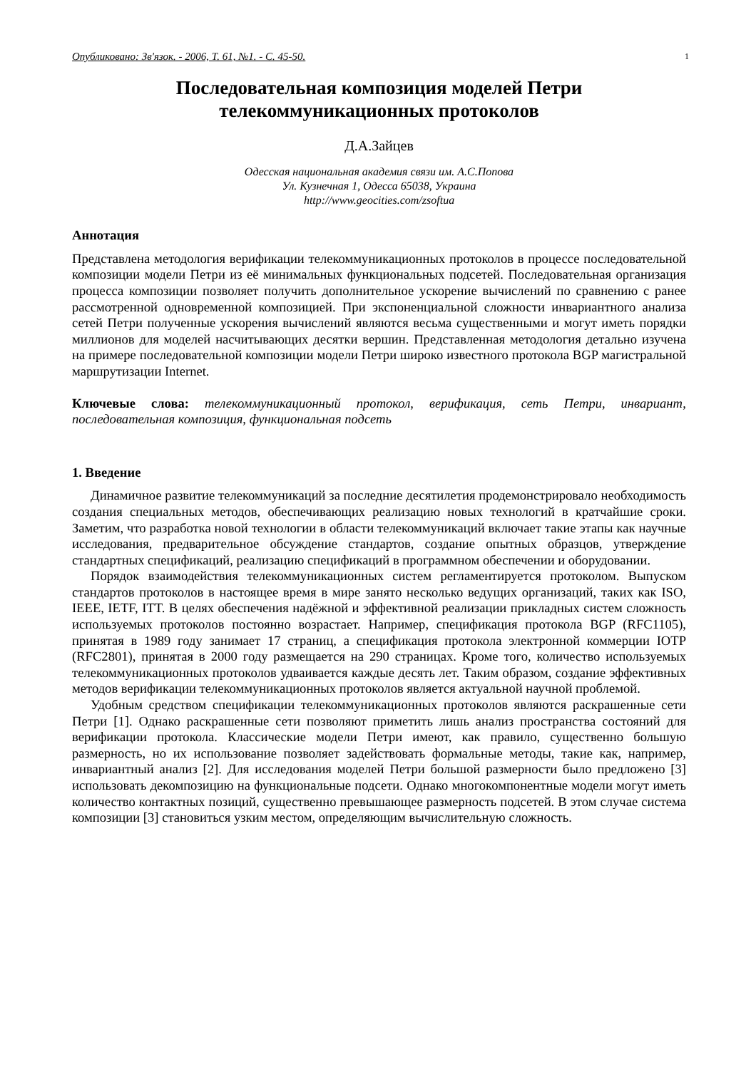Опубликовано: Зв'язок. - 2006, Т. 61, №1. - С. 45-50. 1
Последовательная композиция моделей Петри
телекоммуникационных протоколов
Д.А.Зайцев
Одесская национальная академия связи им. А.С.Попова
Ул. Кузнечная 1, Одесса 65038, Украина
http://www.geocities.com/zsoftua
Аннотация
Представлена методология верификации телекоммуникационных протоколов в процессе последовательной композиции модели Петри из её минимальных функциональных подсетей. Последовательная организация процесса композиции позволяет получить дополнительное ускорение вычислений по сравнению с ранее рассмотренной одновременной композицией. При экспоненциальной сложности инвариантного анализа сетей Петри полученные ускорения вычислений являются весьма существенными и могут иметь порядки миллионов для моделей насчитывающих десятки вершин. Представленная методология детально изучена на примере последовательной композиции модели Петри широко известного протокола BGP магистральной маршрутизации Internet.
Ключевые слова: телекоммуникационный протокол, верификация, сеть Петри, инвариант, последовательная композиция, функциональная подсеть
1. Введение
Динамичное развитие телекоммуникаций за последние десятилетия продемонстрировало необходимость создания специальных методов, обеспечивающих реализацию новых технологий в кратчайшие сроки. Заметим, что разработка новой технологии в области телекоммуникаций включает такие этапы как научные исследования, предварительное обсуждение стандартов, создание опытных образцов, утверждение стандартных спецификаций, реализацию спецификаций в программном обеспечении и оборудовании.
Порядок взаимодействия телекоммуникационных систем регламентируется протоколом. Выпуском стандартов протоколов в настоящее время в мире занято несколько ведущих организаций, таких как ISO, IEEE, IETF, ITT. В целях обеспечения надёжной и эффективной реализации прикладных систем сложность используемых протоколов постоянно возрастает. Например, спецификация протокола BGP (RFC1105), принятая в 1989 году занимает 17 страниц, а спецификация протокола электронной коммерции IOTP (RFC2801), принятая в 2000 году размещается на 290 страницах. Кроме того, количество используемых телекоммуникационных протоколов удваивается каждые десять лет. Таким образом, создание эффективных методов верификации телекоммуникационных протоколов является актуальной научной проблемой.
Удобным средством спецификации телекоммуникационных протоколов являются раскрашенные сети Петри [1]. Однако раскрашенные сети позволяют приметить лишь анализ пространства состояний для верификации протокола. Классические модели Петри имеют, как правило, существенно большую размерность, но их использование позволяет задействовать формальные методы, такие как, например, инвариантный анализ [2]. Для исследования моделей Петри большой размерности было предложено [3] использовать декомпозицию на функциональные подсети. Однако многокомпонентные модели могут иметь количество контактных позиций, существенно превышающее размерность подсетей. В этом случае система композиции [3] становиться узким местом, определяющим вычислительную сложность.